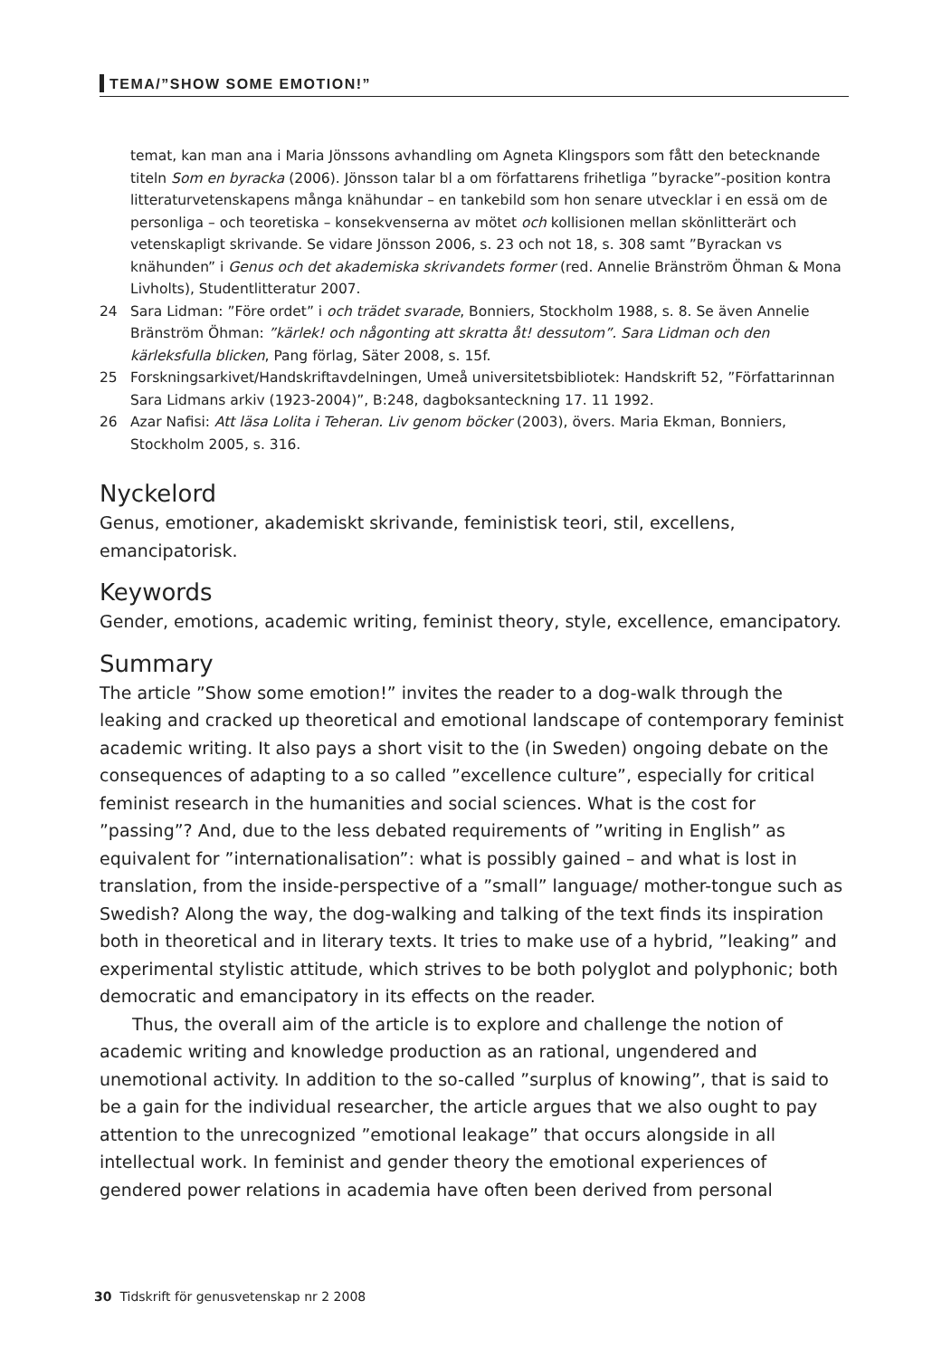TEMA/”SHOW SOME EMOTION!”
temat, kan man ana i Maria Jönssons avhandling om Agneta Klingspors som fått den betecknande titeln Som en byracka (2006). Jönsson talar bl a om författarens frihetliga ”byracke”-position kontra litteraturvetenskapens många knähundar – en tankebild som hon senare utvecklar i en essä om de personliga – och teoretiska – konsekvenserna av mötet och kollisionen mellan skönlitterärt och vetenskapligt skrivande. Se vidare Jönsson 2006, s. 23 och not 18, s. 308 samt ”Byrackan vs knähunden” i Genus och det akademiska skrivandets former (red. Annelie Bränström Öhman & Mona Livholts), Studentlitteratur 2007.
24 Sara Lidman: ”Före ordet” i och trädet svarade, Bonniers, Stockholm 1988, s. 8. Se även Annelie Bränström Öhman: ”kärlek! och någonting att skratta åt! dessutom”. Sara Lidman och den kärleksfulla blicken, Pang förlag, Säter 2008, s. 15f.
25 Forskningsarkivet/Handskriftavdelningen, Umeå universitetsbibliotek: Handskrift 52, ”Författarinnan Sara Lidmans arkiv (1923-2004)”, B:248, dagboksanteckning 17. 11 1992.
26 Azar Nafisi: Att läsa Lolita i Teheran. Liv genom böcker (2003), övers. Maria Ekman, Bonniers, Stockholm 2005, s. 316.
Nyckelord
Genus, emotioner, akademiskt skrivande, feministisk teori, stil, excellens, emancipatorisk.
Keywords
Gender, emotions, academic writing, feminist theory, style, excellence, emancipatory.
Summary
The article ”Show some emotion!” invites the reader to a dog-walk through the leaking and cracked up theoretical and emotional landscape of contemporary feminist academic writing. It also pays a short visit to the (in Sweden) ongoing debate on the consequences of adapting to a so called ”excellence culture”, especially for critical feminist research in the humanities and social sciences. What is the cost for ”passing”? And, due to the less debated requirements of ”writing in English” as equivalent for ”internationalisation”: what is possibly gained – and what is lost in translation, from the inside-perspective of a ”small” language/ mother-tongue such as Swedish? Along the way, the dog-walking and talking of the text finds its inspiration both in theoretical and in literary texts. It tries to make use of a hybrid, ”leaking” and experimental stylistic attitude, which strives to be both polyglot and polyphonic; both democratic and emancipatory in its effects on the reader.
Thus, the overall aim of the article is to explore and challenge the notion of academic writing and knowledge production as an rational, ungendered and unemotional activity. In addition to the so-called ”surplus of knowing”, that is said to be a gain for the individual researcher, the article argues that we also ought to pay attention to the unrecognized ”emotional leakage” that occurs alongside in all intellectual work. In feminist and gender theory the emotional experiences of gendered power relations in academia have often been derived from personal
30 Tidskrift för genusvetenskap nr 2 2008